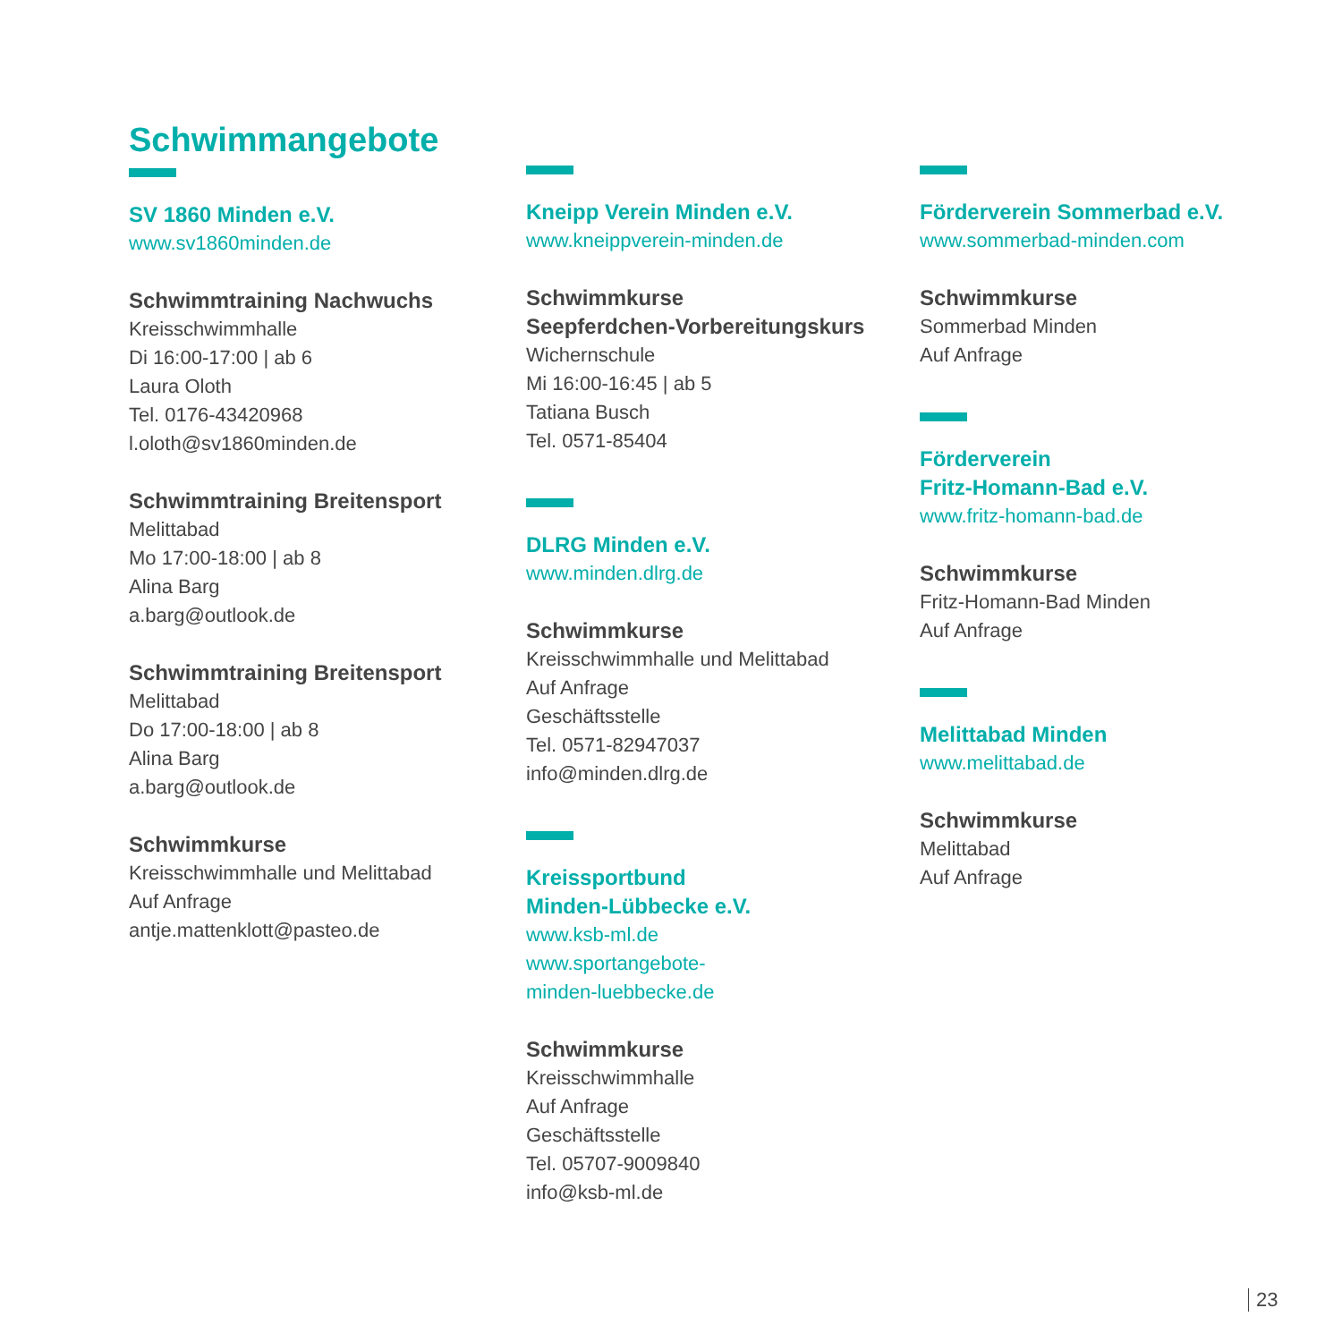Schwimmangebote
SV 1860 Minden e.V.
www.sv1860minden.de
Schwimmtraining Nachwuchs
Kreisschwimmhalle
Di 16:00-17:00 | ab 6
Laura Oloth
Tel. 0176-43420968
l.oloth@sv1860minden.de
Schwimmtraining Breitensport
Melittabad
Mo 17:00-18:00 | ab 8
Alina Barg
a.barg@outlook.de
Schwimmtraining Breitensport
Melittabad
Do 17:00-18:00 | ab 8
Alina Barg
a.barg@outlook.de
Schwimmkurse
Kreisschwimmhalle und Melittabad
Auf Anfrage
antje.mattenklott@pasteo.de
Kneipp Verein Minden e.V.
www.kneippverein-minden.de
Schwimmkurse
Seepferdchen-Vorbereitungskurs
Wichernschule
Mi 16:00-16:45 | ab 5
Tatiana Busch
Tel. 0571-85404
DLRG Minden e.V.
www.minden.dlrg.de
Schwimmkurse
Kreisschwimmhalle und Melittabad
Auf Anfrage
Geschäftsstelle
Tel. 0571-82947037
info@minden.dlrg.de
Kreissportbund
Minden-Lübbecke e.V.
www.ksb-ml.de
www.sportangebote-
minden-luebbecke.de
Schwimmkurse
Kreisschwimmhalle
Auf Anfrage
Geschäftsstelle
Tel. 05707-9009840
info@ksb-ml.de
Förderverein Sommerbad e.V.
www.sommerbad-minden.com
Schwimmkurse
Sommerbad Minden
Auf Anfrage
Förderverein
Fritz-Homann-Bad e.V.
www.fritz-homann-bad.de
Schwimmkurse
Fritz-Homann-Bad Minden
Auf Anfrage
Melittabad Minden
www.melittabad.de
Schwimmkurse
Melittabad
Auf Anfrage
23